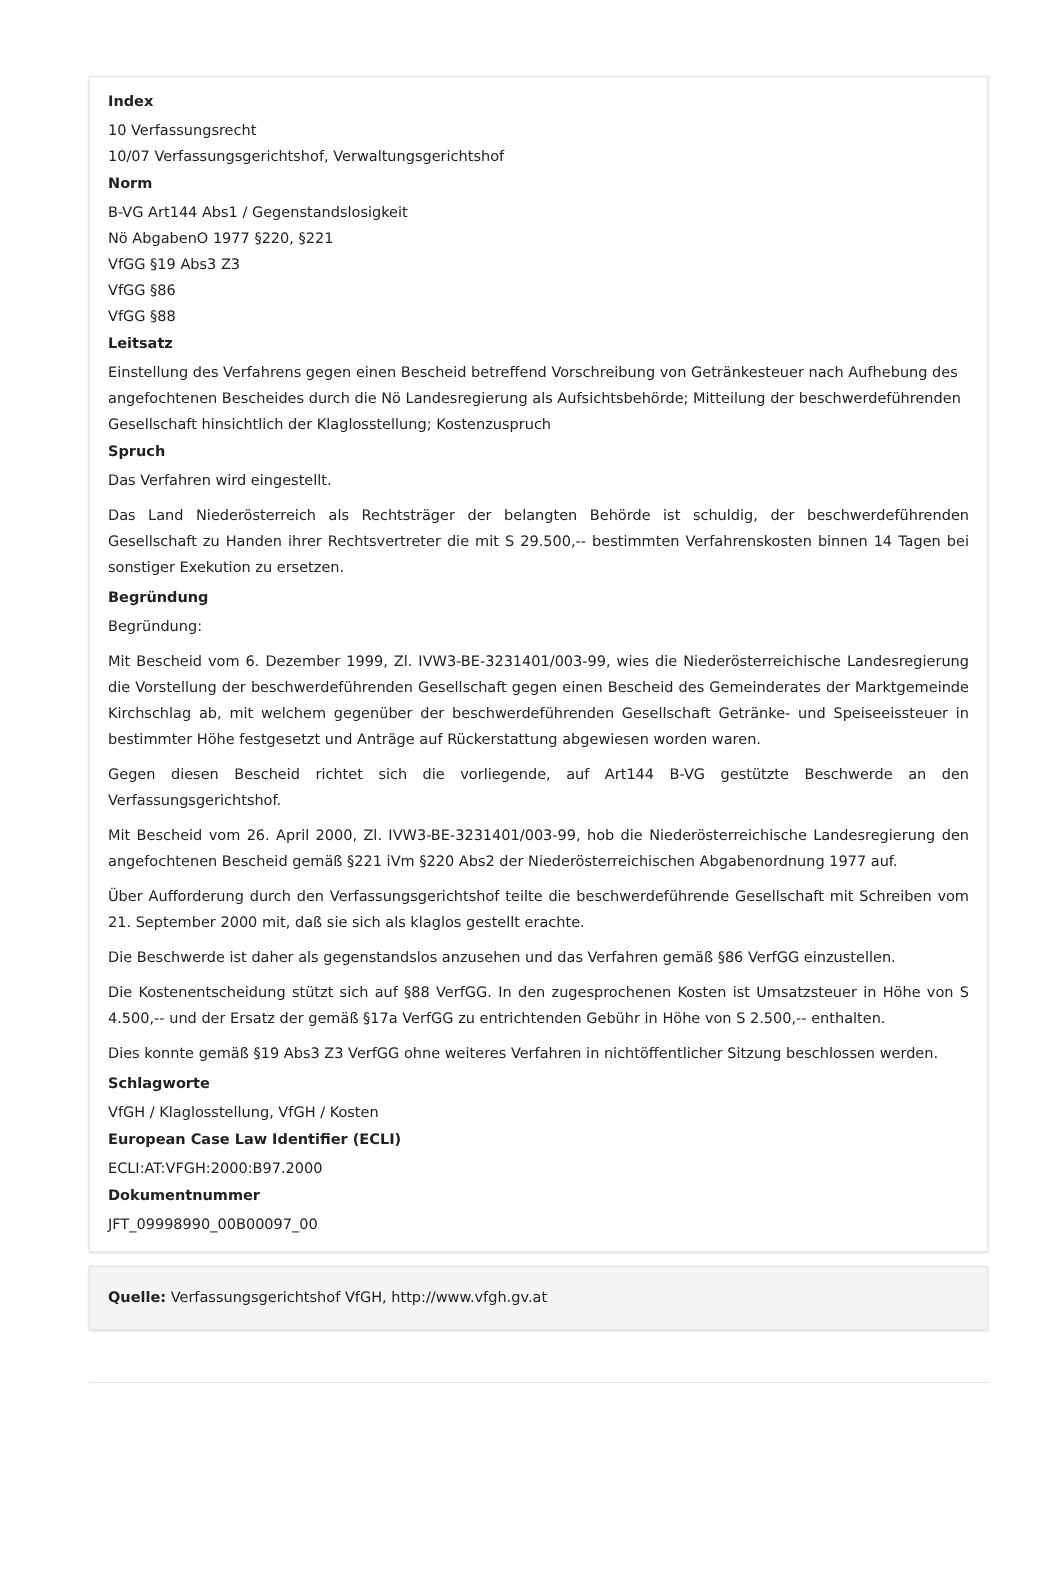Index
10 Verfassungsrecht
10/07 Verfassungsgerichtshof, Verwaltungsgerichtshof
Norm
B-VG Art144 Abs1 / Gegenstandslosigkeit
Nö AbgabenO 1977 §220, §221
VfGG §19 Abs3 Z3
VfGG §86
VfGG §88
Leitsatz
Einstellung des Verfahrens gegen einen Bescheid betreffend Vorschreibung von Getränkesteuer nach Aufhebung des angefochtenen Bescheides durch die Nö Landesregierung als Aufsichtsbehörde; Mitteilung der beschwerdeführenden Gesellschaft hinsichtlich der Klaglosstellung; Kostenzuspruch
Spruch
Das Verfahren wird eingestellt.
Das Land Niederösterreich als Rechtsträger der belangten Behörde ist schuldig, der beschwerdeführenden Gesellschaft zu Handen ihrer Rechtsvertreter die mit S 29.500,-- bestimmten Verfahrenskosten binnen 14 Tagen bei sonstiger Exekution zu ersetzen.
Begründung
Begründung:
Mit Bescheid vom 6. Dezember 1999, Zl. IVW3-BE-3231401/003-99, wies die Niederösterreichische Landesregierung die Vorstellung der beschwerdeführenden Gesellschaft gegen einen Bescheid des Gemeinderates der Marktgemeinde Kirchschlag ab, mit welchem gegenüber der beschwerdeführenden Gesellschaft Getränke- und Speiseeissteuer in bestimmter Höhe festgesetzt und Anträge auf Rückerstattung abgewiesen worden waren.
Gegen diesen Bescheid richtet sich die vorliegende, auf Art144 B-VG gestützte Beschwerde an den Verfassungsgerichtshof.
Mit Bescheid vom 26. April 2000, Zl. IVW3-BE-3231401/003-99, hob die Niederösterreichische Landesregierung den angefochtenen Bescheid gemäß §221 iVm §220 Abs2 der Niederösterreichischen Abgabenordnung 1977 auf.
Über Aufforderung durch den Verfassungsgerichtshof teilte die beschwerdeführende Gesellschaft mit Schreiben vom 21. September 2000 mit, daß sie sich als klaglos gestellt erachte.
Die Beschwerde ist daher als gegenstandslos anzusehen und das Verfahren gemäß §86 VerfGG einzustellen.
Die Kostenentscheidung stützt sich auf §88 VerfGG. In den zugesprochenen Kosten ist Umsatzsteuer in Höhe von S 4.500,-- und der Ersatz der gemäß §17a VerfGG zu entrichtenden Gebühr in Höhe von S 2.500,-- enthalten.
Dies konnte gemäß §19 Abs3 Z3 VerfGG ohne weiteres Verfahren in nichtöffentlicher Sitzung beschlossen werden.
Schlagworte
VfGH / Klaglosstellung, VfGH / Kosten
European Case Law Identifier (ECLI)
ECLI:AT:VFGH:2000:B97.2000
Dokumentnummer
JFT_09998990_00B00097_00
Quelle: Verfassungsgerichtshof VfGH, http://www.vfgh.gv.at